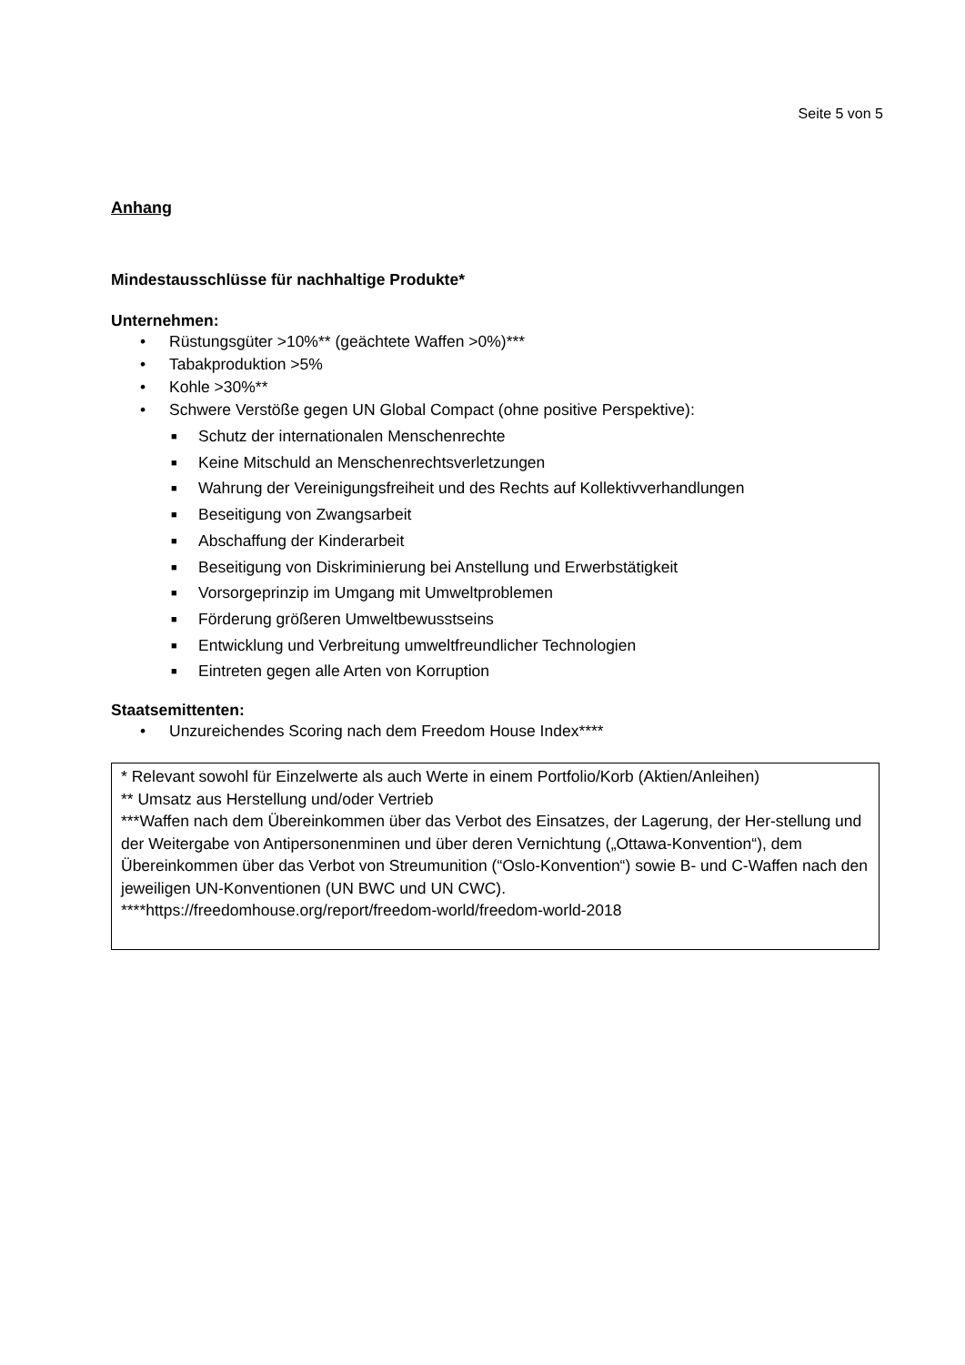Seite 5 von 5
Anhang
Mindestausschlüsse für nachhaltige Produkte*
Unternehmen:
• Rüstungsgüter >10%** (geächtete Waffen >0%)***
• Tabakproduktion >5%
• Kohle >30%**
• Schwere Verstöße gegen UN Global Compact (ohne positive Perspektive):
■ Schutz der internationalen Menschenrechte
■ Keine Mitschuld an Menschenrechtsverletzungen
■ Wahrung der Vereinigungsfreiheit und des Rechts auf Kollektivverhandlungen
■ Beseitigung von Zwangsarbeit
■ Abschaffung der Kinderarbeit
■ Beseitigung von Diskriminierung bei Anstellung und Erwerbstätigkeit
■ Vorsorgeprinzip im Umgang mit Umweltproblemen
■ Förderung größeren Umweltbewusstseins
■ Entwicklung und Verbreitung umweltfreundlicher Technologien
■ Eintreten gegen alle Arten von Korruption
Staatsemittenten:
• Unzureichendes Scoring nach dem Freedom House Index****
* Relevant sowohl für Einzelwerte als auch Werte in einem Portfolio/Korb (Aktien/Anleihen)
** Umsatz aus Herstellung und/oder Vertrieb
***Waffen nach dem Übereinkommen über das Verbot des Einsatzes, der Lagerung, der Her-stellung und der Weitergabe von Antipersonenminen und über deren Vernichtung („Ottawa-Konvention“), dem Übereinkommen über das Verbot von Streumunition (“Oslo-Konvention“) sowie B- und C-Waffen nach den jeweiligen UN-Konventionen (UN BWC und UN CWC).
****https://freedomhouse.org/report/freedom-world/freedom-world-2018